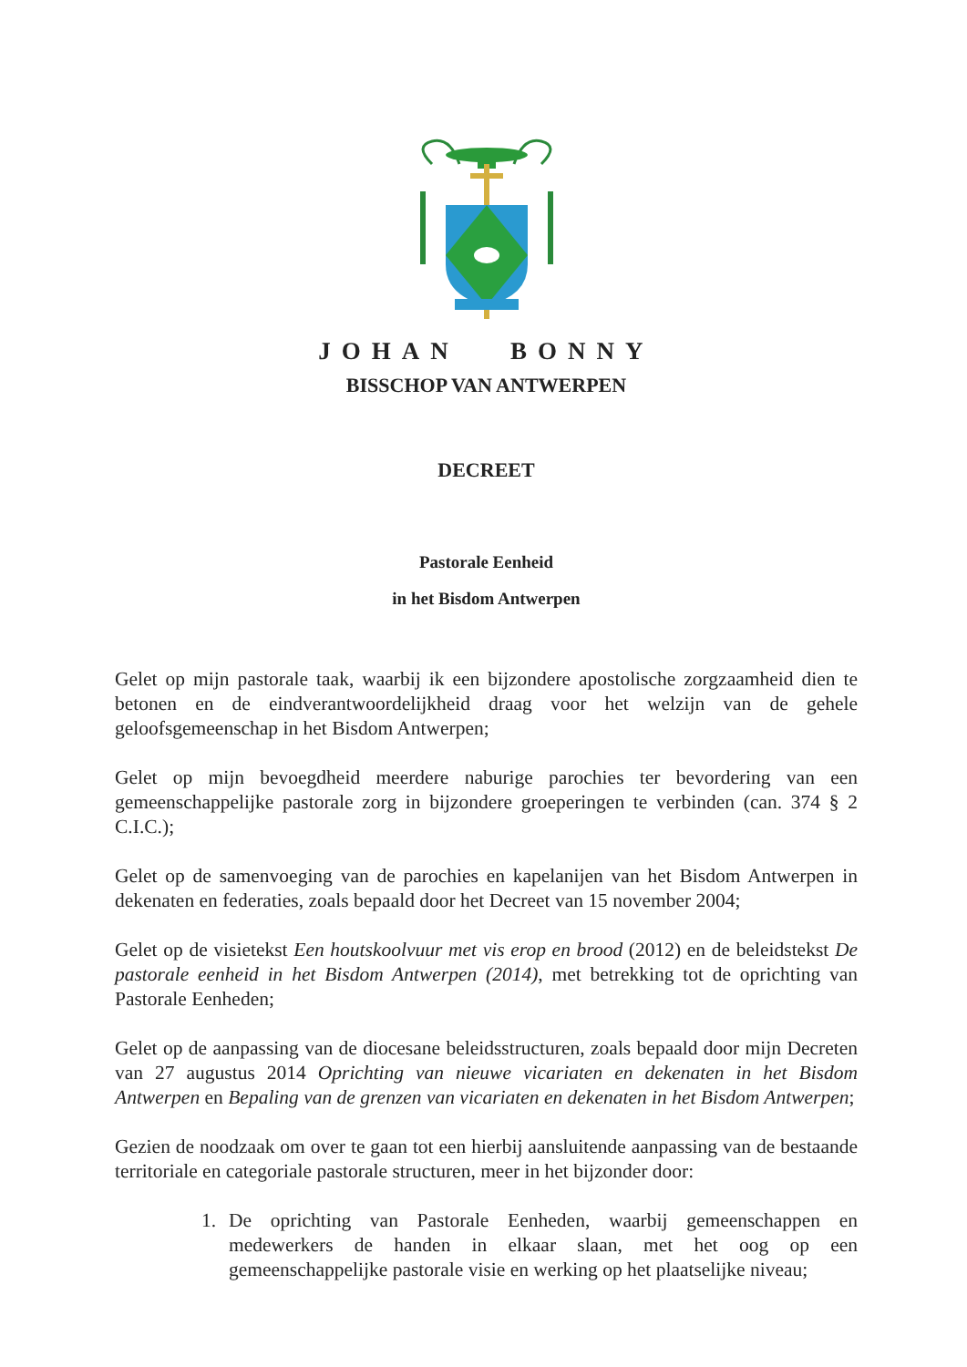JOHAN BONNY
BISSCHOP VAN ANTWERPEN
DECREET
Pastorale Eenheid
in het Bisdom Antwerpen
Gelet op mijn pastorale taak, waarbij ik een bijzondere apostolische zorgzaamheid dien te betonen en de eindverantwoordelijkheid draag voor het welzijn van de gehele geloofsgemeenschap in het Bisdom Antwerpen;
Gelet op mijn bevoegdheid meerdere naburige parochies ter bevordering van een gemeenschappelijke pastorale zorg in bijzondere groeperingen te verbinden (can. 374 § 2 C.I.C.);
Gelet op de samenvoeging van de parochies en kapelanijen van het Bisdom Antwerpen in dekenaten en federaties, zoals bepaald door het Decreet van 15 november 2004;
Gelet op de visietekst Een houtskoolvuur met vis erop en brood (2012) en de beleidstekst De pastorale eenheid in het Bisdom Antwerpen (2014), met betrekking tot de oprichting van Pastorale Eenheden;
Gelet op de aanpassing van de diocesane beleidsstructuren, zoals bepaald door mijn Decreten van 27 augustus 2014 Oprichting van nieuwe vicariaten en dekenaten in het Bisdom Antwerpen en Bepaling van de grenzen van vicariaten en dekenaten in het Bisdom Antwerpen;
Gezien de noodzaak om over te gaan tot een hierbij aansluitende aanpassing van de bestaande territoriale en categoriale pastorale structuren, meer in het bijzonder door:
1. De oprichting van Pastorale Eenheden, waarbij gemeenschappen en medewerkers de handen in elkaar slaan, met het oog op een gemeenschappelijke pastorale visie en werking op het plaatselijke niveau;